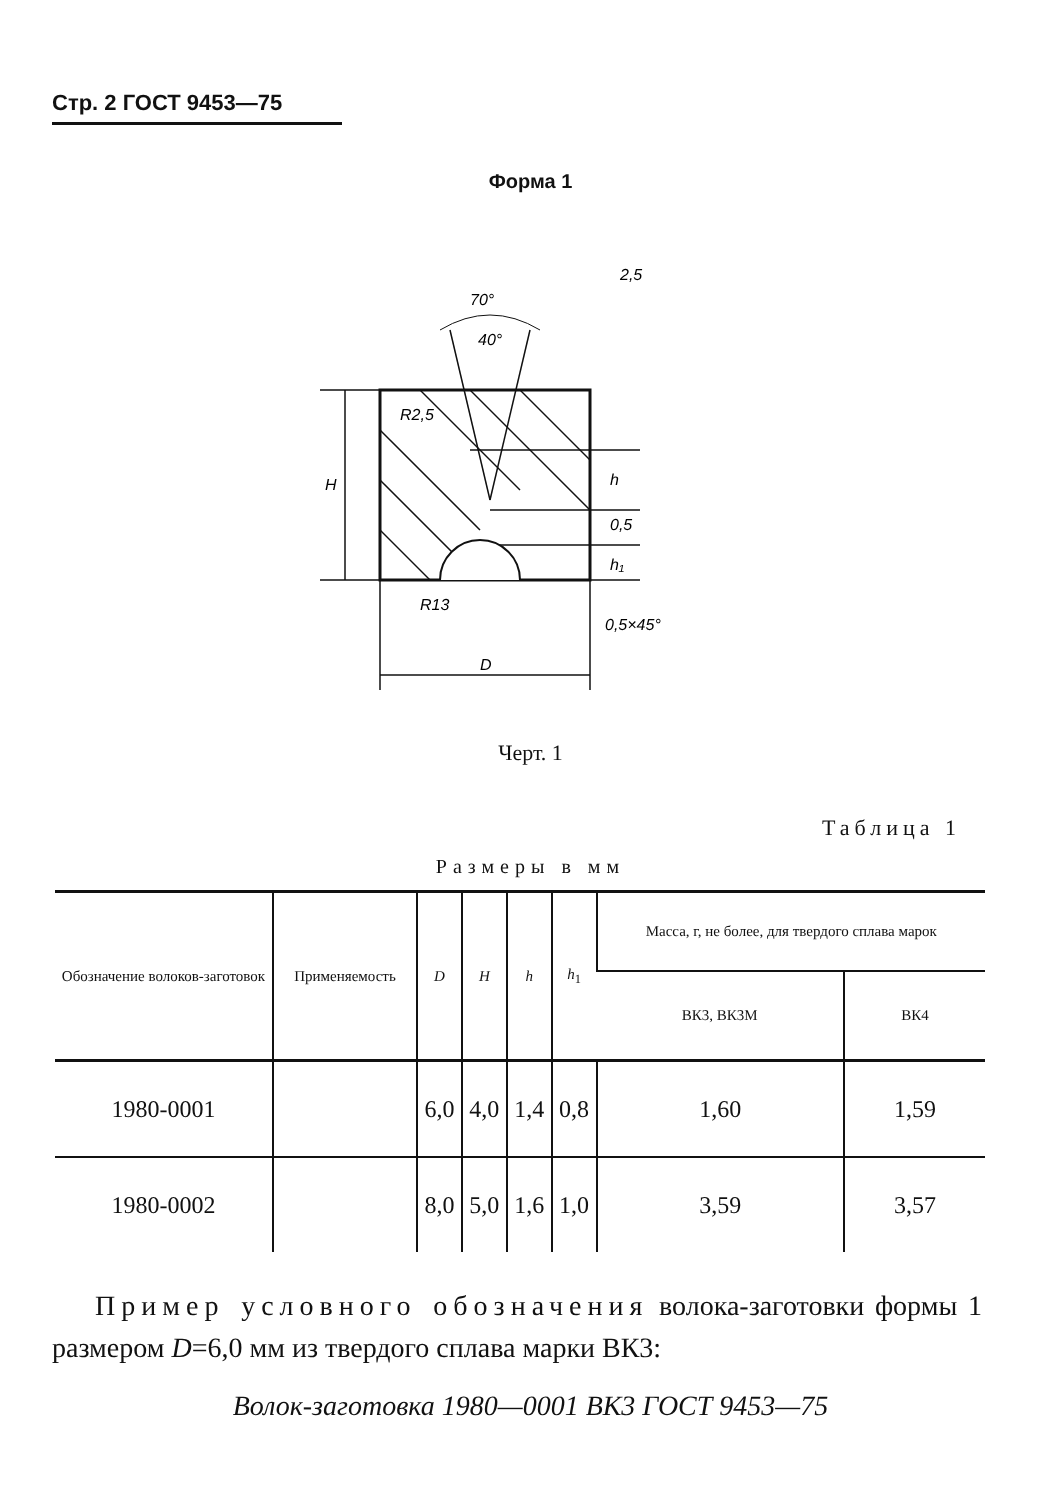Стр. 2 ГОСТ 9453—75
Форма 1
70°
40°
H
h
0,5
h₁
R13
D
0,5×45°
2,5
R2,5
Черт. 1
Таблица 1
Размеры в мм
| Обозначение волоков-заготовок | Применяемость | D | H | h | h<sub>1</sub> | Масса, г, не более, для твердого сплава марок | |
| --- | --- | --- | --- | --- | --- | --- | --- |
| | | | | | | ВК3, ВК3М | ВК4 |
| 1980-0001 | | 6,0 | 4,0 | 1,4 | 0,8 | 1,60 | 1,59 |
| 1980-0002 | | 8,0 | 5,0 | 1,6 | 1,0 | 3,59 | 3,57 |
Пример условного обозначения волока-заготовки формы 1 размером D=6,0 мм из твердого сплава марки ВК3:
Волок-заготовка 1980—0001 ВК3 ГОСТ 9453—75